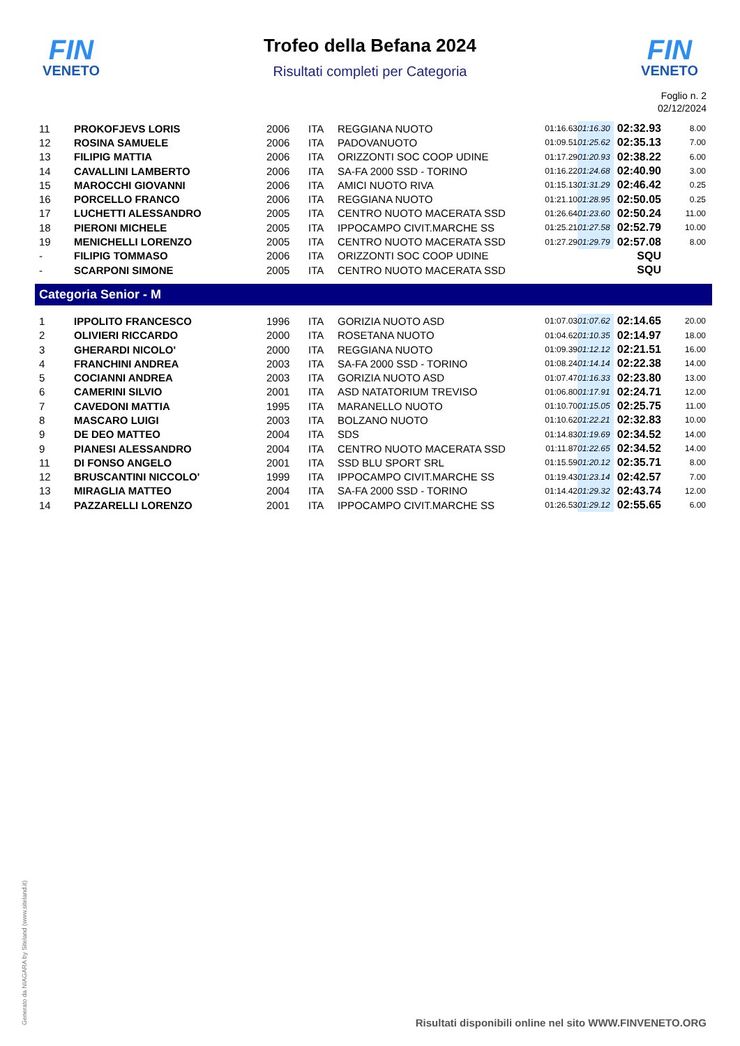FIN
VENETO
FIN
VENETO
Trofeo della Befana 2024
Risultati completi per Categoria
Foglio n. 2
02/12/2024
| 11 | PROKOFJEVS LORIS | 2006 | ITA | REGGIANA NUOTO | 01:16.63 | 01:16.30 | 02:32.93 | 8.00 |
| 12 | ROSINA SAMUELE | 2006 | ITA | PADOVANUOTO | 01:09.51 | 01:25.62 | 02:35.13 | 7.00 |
| 13 | FILIPIG MATTIA | 2006 | ITA | ORIZZONTI SOC COOP UDINE | 01:17.29 | 01:20.93 | 02:38.22 | 6.00 |
| 14 | CAVALLINI LAMBERTO | 2006 | ITA | SA-FA 2000 SSD - TORINO | 01:16.22 | 01:24.68 | 02:40.90 | 3.00 |
| 15 | MAROCCHI GIOVANNI | 2006 | ITA | AMICI NUOTO RIVA | 01:15.13 | 01:31.29 | 02:46.42 | 0.25 |
| 16 | PORCELLO FRANCO | 2006 | ITA | REGGIANA NUOTO | 01:21.10 | 01:28.95 | 02:50.05 | 0.25 |
| 17 | LUCHETTI ALESSANDRO | 2005 | ITA | CENTRO NUOTO MACERATA SSD | 01:26.64 | 01:23.60 | 02:50.24 | 11.00 |
| 18 | PIERONI MICHELE | 2005 | ITA | IPPOCAMPO CIVIT.MARCHE SS | 01:25.21 | 01:27.58 | 02:52.79 | 10.00 |
| 19 | MENICHELLI LORENZO | 2005 | ITA | CENTRO NUOTO MACERATA SSD | 01:27.29 | 01:29.79 | 02:57.08 | 8.00 |
| - | FILIPIG TOMMASO | 2006 | ITA | ORIZZONTI SOC COOP UDINE | | | SQU | |
| - | SCARPONI SIMONE | 2005 | ITA | CENTRO NUOTO MACERATA SSD | | | SQU | |
Categoria Senior - M
| 1 | IPPOLITO FRANCESCO | 1996 | ITA | GORIZIA NUOTO ASD | 01:07.03 | 01:07.62 | 02:14.65 | 20.00 |
| 2 | OLIVIERI RICCARDO | 2000 | ITA | ROSETANA NUOTO | 01:04.62 | 01:10.35 | 02:14.97 | 18.00 |
| 3 | GHERARDI NICOLO' | 2000 | ITA | REGGIANA NUOTO | 01:09.39 | 01:12.12 | 02:21.51 | 16.00 |
| 4 | FRANCHINI ANDREA | 2003 | ITA | SA-FA 2000 SSD - TORINO | 01:08.24 | 01:14.14 | 02:22.38 | 14.00 |
| 5 | COCIANNI ANDREA | 2003 | ITA | GORIZIA NUOTO ASD | 01:07.47 | 01:16.33 | 02:23.80 | 13.00 |
| 6 | CAMERINI SILVIO | 2001 | ITA | ASD NATATORIUM TREVISO | 01:06.80 | 01:17.91 | 02:24.71 | 12.00 |
| 7 | CAVEDONI MATTIA | 1995 | ITA | MARANELLO NUOTO | 01:10.70 | 01:15.05 | 02:25.75 | 11.00 |
| 8 | MASCARO LUIGI | 2003 | ITA | BOLZANO NUOTO | 01:10.62 | 01:22.21 | 02:32.83 | 10.00 |
| 9 | DE DEO MATTEO | 2004 | ITA | SDS | 01:14.83 | 01:19.69 | 02:34.52 | 14.00 |
| 9 | PIANESI ALESSANDRO | 2004 | ITA | CENTRO NUOTO MACERATA SSD | 01:11.87 | 01:22.65 | 02:34.52 | 14.00 |
| 11 | DI FONSO ANGELO | 2001 | ITA | SSD BLU SPORT SRL | 01:15.59 | 01:20.12 | 02:35.71 | 8.00 |
| 12 | BRUSCANTINI NICCOLO' | 1999 | ITA | IPPOCAMPO CIVIT.MARCHE SS | 01:19.43 | 01:23.14 | 02:42.57 | 7.00 |
| 13 | MIRAGLIA MATTEO | 2004 | ITA | SA-FA 2000 SSD - TORINO | 01:14.42 | 01:29.32 | 02:43.74 | 12.00 |
| 14 | PAZZARELLI LORENZO | 2001 | ITA | IPPOCAMPO CIVIT.MARCHE SS | 01:26.53 | 01:29.12 | 02:55.65 | 6.00 |
Generato da NIAGARA by Siteland (www.siteland.it)
Risultati disponibili online nel sito WWW.FINVENETO.ORG